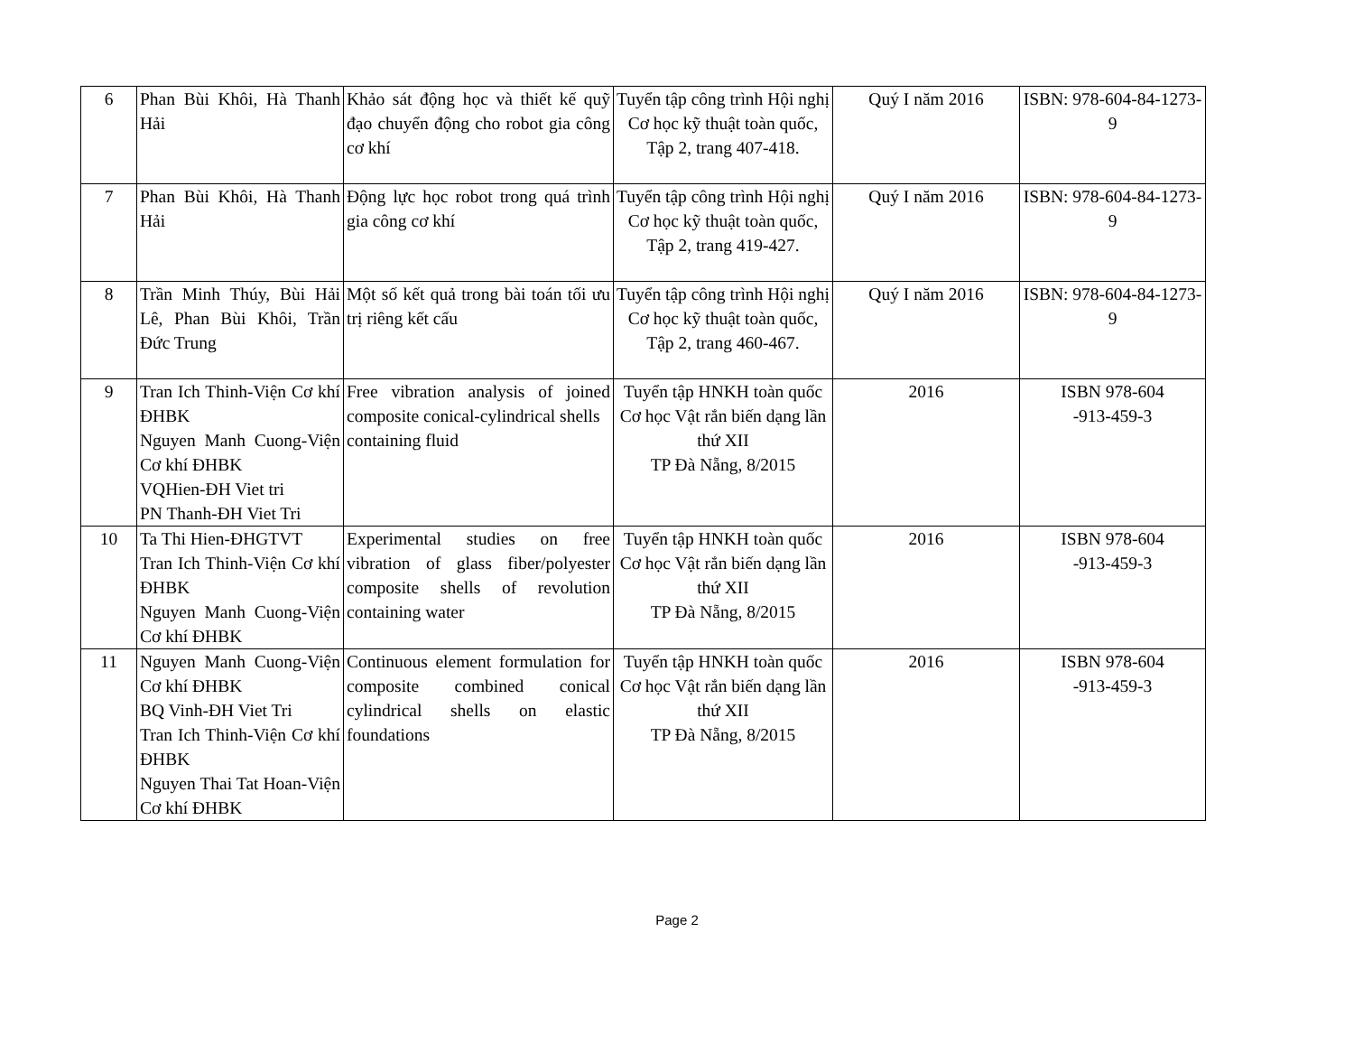| 6 | Phan Bùi Khôi, Hà Thanh Hải | Khảo sát động học và thiết kế quỹ đạo chuyển động cho robot gia công cơ khí | Tuyển tập công trình Hội nghị Cơ học kỹ thuật toàn quốc, Tập 2, trang 407-418. | Quý I năm 2016 | ISBN: 978-604-84-1273-9 |
| 7 | Phan Bùi Khôi, Hà Thanh Hải | Động lực học robot trong quá trình gia công cơ khí | Tuyển tập công trình Hội nghị Cơ học kỹ thuật toàn quốc, Tập 2, trang 419-427. | Quý I năm 2016 | ISBN: 978-604-84-1273-9 |
| 8 | Trần Minh Thúy, Bùi Hải Lê, Phan Bùi Khôi, Trần Đức Trung | Một số kết quả trong bài toán tối ưu trị riêng kết cấu | Tuyển tập công trình Hội nghị Cơ học kỹ thuật toàn quốc, Tập 2, trang 460-467. | Quý I năm 2016 | ISBN: 978-604-84-1273-9 |
| 9 | Tran Ich Thinh-Viện Cơ khí ĐHBK Nguyen Manh Cuong-Viện Cơ khí ĐHBK VQHien-ĐH Viet tri PN Thanh-ĐH Viet Tri | Free vibration analysis of joined composite conical-cylindrical shells containing fluid | Tuyển tập HNKH toàn quốc Cơ học Vật rắn biến dạng lần thứ XII TP Đà Nẵng, 8/2015 | 2016 | ISBN 978-604 -913-459-3 |
| 10 | Ta Thi Hien-ĐHGTVT Tran Ich Thinh-Viện Cơ khí ĐHBK Nguyen Manh Cuong-Viện Cơ khí ĐHBK | Experimental studies on free vibration of glass fiber/polyester composite shells of revolution containing water | Tuyển tập HNKH toàn quốc Cơ học Vật rắn biến dạng lần thứ XII TP Đà Nẵng, 8/2015 | 2016 | ISBN 978-604 -913-459-3 |
| 11 | Nguyen Manh Cuong-Viện Cơ khí ĐHBK BQ Vinh-ĐH Viet Tri Tran Ich Thinh-Viện Cơ khí ĐHBK Nguyen Thai Tat Hoan-Viện Cơ khí ĐHBK | Continuous element formulation for composite combined conical cylindrical shells on elastic foundations | Tuyển tập HNKH toàn quốc Cơ học Vật rắn biến dạng lần thứ XII TP Đà Nẵng, 8/2015 | 2016 | ISBN 978-604 -913-459-3 |
Page 2